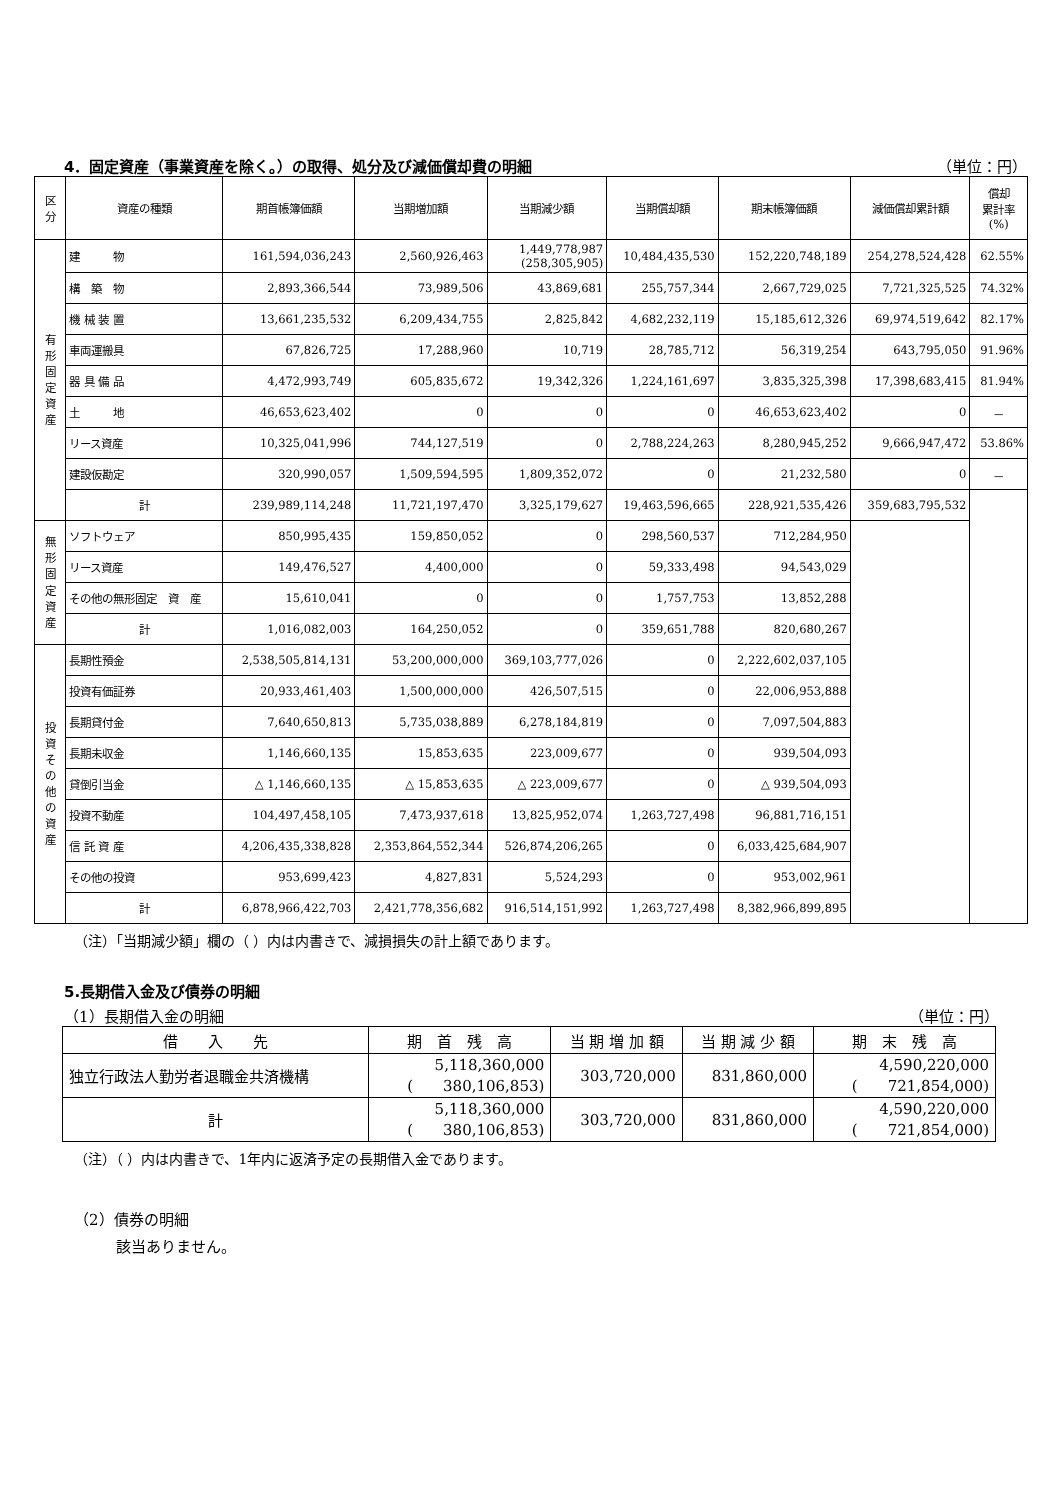4．固定資産（事業資産を除く。）の取得、処分及び減価償却費の明細 （単位：円）
| 区 分 | 資産の種類 | 期首帳簿価額 | 当期増加額 | 当期減少額 | 当期償却額 | 期末帳簿価額 | 減価償却累計額 | 償却 累計率 (%) |
| --- | --- | --- | --- | --- | --- | --- | --- | --- |
| 有 形 固 定 資 産 | 建 物 | 161,594,036,243 | 2,560,926,463 | 1,449,778,987 (258,305,905) | 10,484,435,530 | 152,220,748,189 | 254,278,524,428 | 62.55% |
| | 構 築 物 | 2,893,366,544 | 73,989,506 | 43,869,681 | 255,757,344 | 2,667,729,025 | 7,721,325,525 | 74.32% |
| | 機 械 装 置 | 13,661,235,532 | 6,209,434,755 | 2,825,842 | 4,682,232,119 | 15,185,612,326 | 69,974,519,642 | 82.17% |
| | 車両運搬具 | 67,826,725 | 17,288,960 | 10,719 | 28,785,712 | 56,319,254 | 643,795,050 | 91.96% |
| | 器 具 備 品 | 4,472,993,749 | 605,835,672 | 19,342,326 | 1,224,161,697 | 3,835,325,398 | 17,398,683,415 | 81.94% |
| | 土 地 | 46,653,623,402 | 0 | 0 | 0 | 46,653,623,402 | 0 | － |
| | リース資産 | 10,325,041,996 | 744,127,519 | 0 | 2,788,224,263 | 8,280,945,252 | 9,666,947,472 | 53.86% |
| | 建設仮勘定 | 320,990,057 | 1,509,594,595 | 1,809,352,072 | 0 | 21,232,580 | 0 | － |
| | 計 | 239,989,114,248 | 11,721,197,470 | 3,325,179,627 | 19,463,596,665 | 228,921,535,426 | 359,683,795,532 | |
| 無 形 固 定 資 産 | ソフトウェア | 850,995,435 | 159,850,052 | 0 | 298,560,537 | 712,284,950 | | |
| | リース資産 | 149,476,527 | 4,400,000 | 0 | 59,333,498 | 94,543,029 | | |
| | その他の無形固定 資 産 | 15,610,041 | 0 | 0 | 1,757,753 | 13,852,288 | | |
| | 計 | 1,016,082,003 | 164,250,052 | 0 | 359,651,788 | 820,680,267 | | |
| 投 資 そ の 他 の 資 産 | 長期性預金 | 2,538,505,814,131 | 53,200,000,000 | 369,103,777,026 | 0 | 2,222,602,037,105 | | |
| | 投資有価証券 | 20,933,461,403 | 1,500,000,000 | 426,507,515 | 0 | 22,006,953,888 | | |
| | 長期貸付金 | 7,640,650,813 | 5,735,038,889 | 6,278,184,819 | 0 | 7,097,504,883 | | |
| | 長期未収金 | 1,146,660,135 | 15,853,635 | 223,009,677 | 0 | 939,504,093 | | |
| | 貸倒引当金 | △ 1,146,660,135 | △ 15,853,635 | △ 223,009,677 | 0 | △ 939,504,093 | | |
| | 投資不動産 | 104,497,458,105 | 7,473,937,618 | 13,825,952,074 | 1,263,727,498 | 96,881,716,151 | | |
| | 信 託 資 産 | 4,206,435,338,828 | 2,353,864,552,344 | 526,874,206,265 | 0 | 6,033,425,684,907 | | |
| | その他の投資 | 953,699,423 | 4,827,831 | 5,524,293 | 0 | 953,002,961 | | |
| | 計 | 6,878,966,422,703 | 2,421,778,356,682 | 916,514,151,992 | 1,263,727,498 | 8,382,966,899,895 | | |
（注）「当期減少額」欄の（ ）内は内書きで、減損損失の計上額であります。
5.長期借入金及び債券の明細
（1）長期借入金の明細 （単位：円）
| 借 入 先 | 期 首 残 高 | 当 期 増 加 額 | 当 期 減 少 額 | 期 末 残 高 |
| --- | --- | --- | --- | --- |
| 独立行政法人勤労者退職金共済機構 | 5,118,360,000 ( 380,106,853) | 303,720,000 | 831,860,000 | 4,590,220,000 ( 721,854,000) |
| 計 | 5,118,360,000 ( 380,106,853) | 303,720,000 | 831,860,000 | 4,590,220,000 ( 721,854,000) |
（注）（ ）内は内書きで、1年内に返済予定の長期借入金であります。
（2）債券の明細
該当ありません。